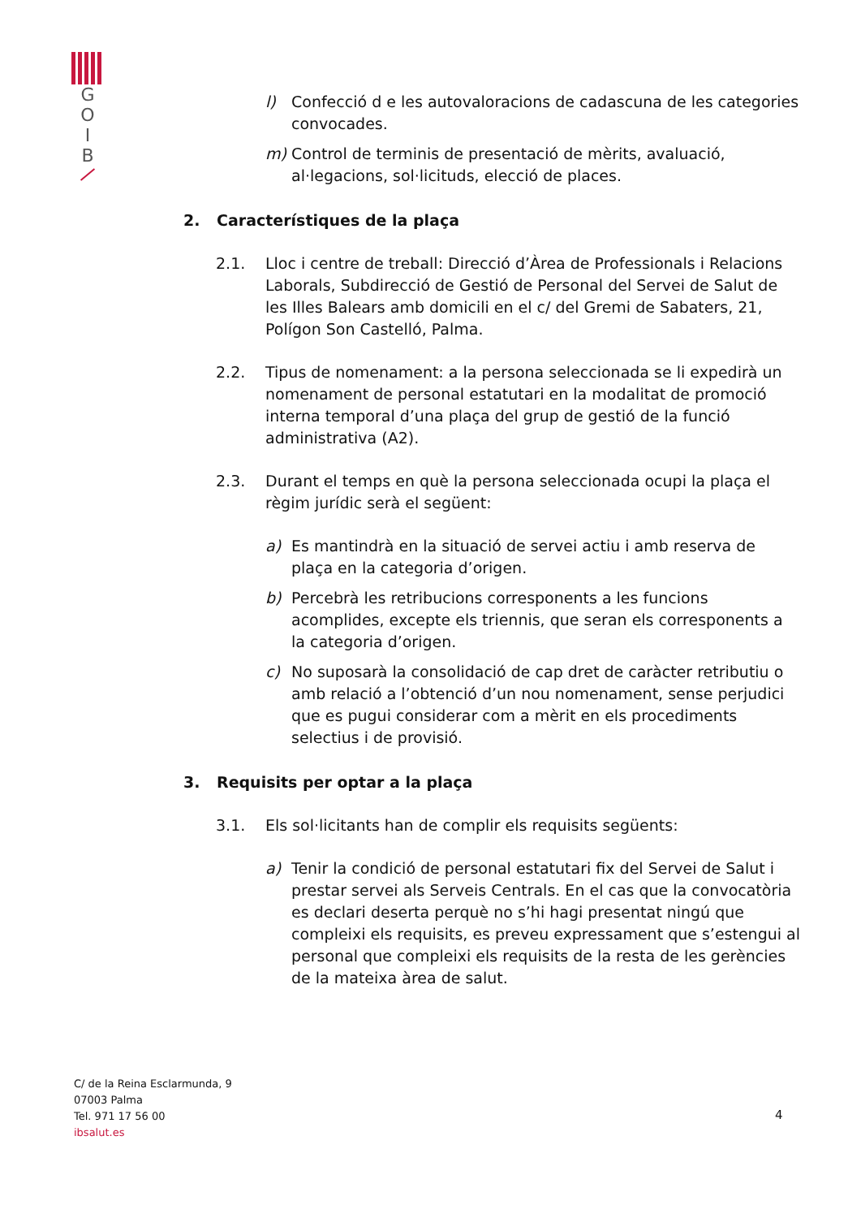G
O
I
B
l) Confecció d e les autovaloracions de cadascuna de les categories convocades.
m) Control de terminis de presentació de mèrits, avaluació, al·legacions, sol·licituds, elecció de places.
2. Característiques de la plaça
2.1. Lloc i centre de treball: Direcció d’Àrea de Professionals i Relacions Laborals, Subdirecció de Gestió de Personal del Servei de Salut de les Illes Balears amb domicili en el c/ del Gremi de Sabaters, 21, Polígon Son Castelló, Palma.
2.2. Tipus de nomenament: a la persona seleccionada se li expedirà un nomenament de personal estatutari en la modalitat de promoció interna temporal d’una plaça del grup de gestió de la funció administrativa (A2).
2.3. Durant el temps en què la persona seleccionada ocupi la plaça el règim jurídic serà el següent:
a) Es mantindrà en la situació de servei actiu i amb reserva de plaça en la categoria d’origen.
b) Percebrà les retribucions corresponents a les funcions acomplides, excepte els triennis, que seran els corresponents a la categoria d’origen.
c) No suposarà la consolidació de cap dret de caràcter retributiu o amb relació a l’obtenció d’un nou nomenament, sense perjudici que es pugui considerar com a mèrit en els procediments selectius i de provisió.
3. Requisits per optar a la plaça
3.1. Els sol·licitants han de complir els requisits següents:
a) Tenir la condició de personal estatutari fix del Servei de Salut i prestar servei als Serveis Centrals. En el cas que la convocatòria es declari deserta perquè no s’hi hagi presentat ningú que compleixi els requisits, es preveu expressament que s’estengui al personal que compleixi els requisits de la resta de les gerències de la mateixa àrea de salut.
C/ de la Reina Esclarmunda, 9
07003 Palma
Tel. 971 17 56 00
ibsalut.es
4